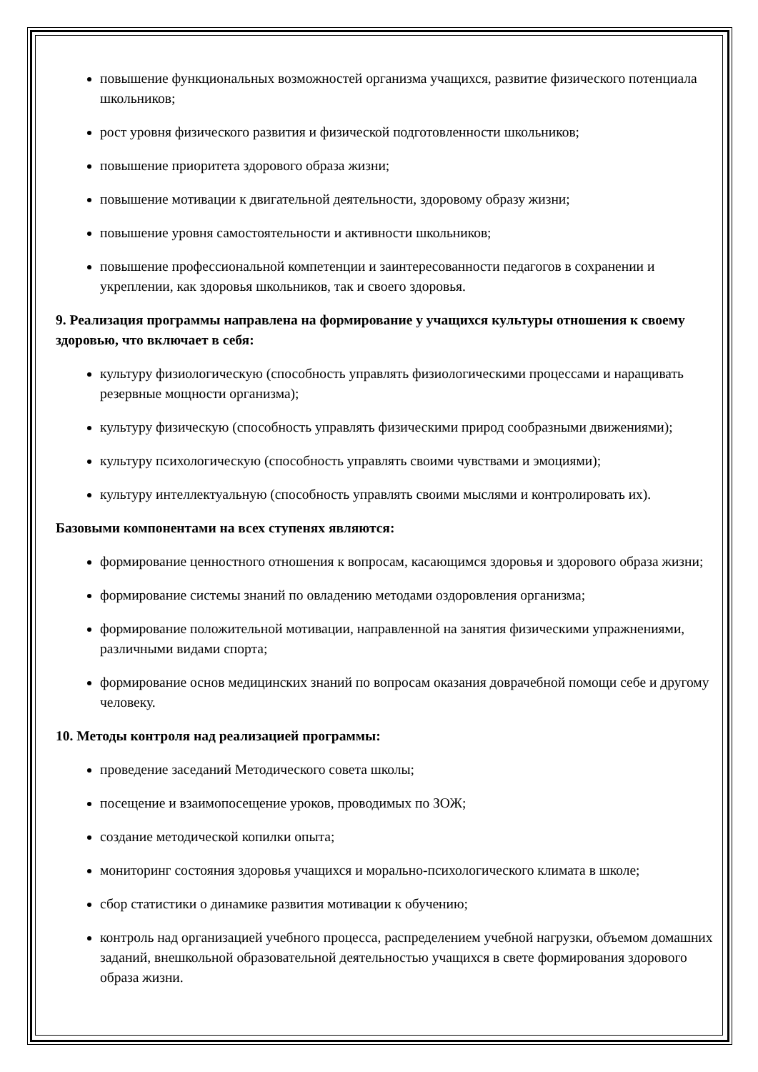повышение функциональных возможностей организма учащихся, развитие физического потенциала школьников;
рост уровня физического развития и физической подготовленности школьников;
повышение приоритета здорового образа жизни;
повышение мотивации к двигательной деятельности, здоровому образу жизни;
повышение уровня самостоятельности и активности школьников;
повышение профессиональной компетенции и заинтересованности педагогов в сохранении и укреплении, как здоровья школьников, так и своего здоровья.
9. Реализация программы направлена на формирование у учащихся культуры отношения к своему здоровью, что включает в себя:
культуру физиологическую (способность управлять физиологическими процессами и наращивать резервные мощности организма);
культуру физическую (способность управлять физическими природ сообразными движениями);
культуру психологическую (способность управлять своими чувствами и эмоциями);
культуру интеллектуальную (способность управлять своими мыслями и контролировать их).
Базовыми компонентами на всех ступенях являются:
формирование ценностного отношения к вопросам, касающимся здоровья и здорового образа жизни;
формирование системы знаний по овладению методами оздоровления организма;
формирование положительной мотивации, направленной на занятия физическими упражнениями, различными видами спорта;
формирование основ медицинских знаний по вопросам оказания доврачебной помощи себе и другому человеку.
10. Методы контроля над реализацией программы:
проведение заседаний Методического совета школы;
посещение и взаимопосещение уроков, проводимых по ЗОЖ;
создание методической копилки опыта;
мониторинг состояния здоровья учащихся и морально-психологического климата в школе;
сбор статистики о динамике развития мотивации к обучению;
контроль над организацией учебного процесса, распределением учебной нагрузки, объемом домашних заданий, внешкольной образовательной деятельностью учащихся в свете формирования здорового образа жизни.